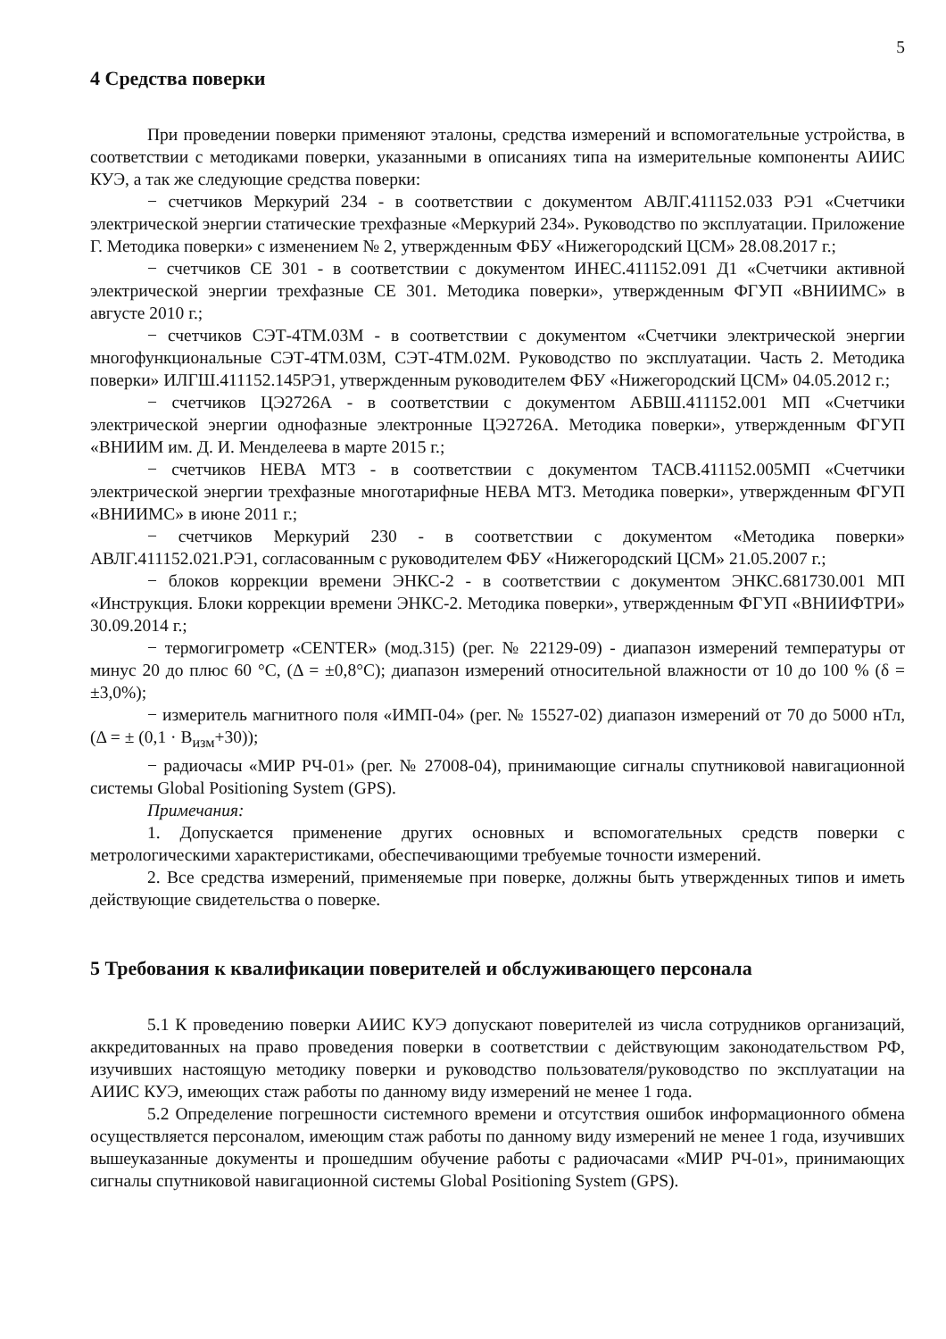5
4 Средства поверки
При проведении поверки применяют эталоны, средства измерений и вспомогательные устройства, в соответствии с методиками поверки, указанными в описаниях типа на измерительные компоненты АИИС КУЭ, а так же следующие средства поверки:
− счетчиков Меркурий 234 - в соответствии с документом АВЛГ.411152.033 РЭ1 «Счетчики электрической энергии статические трехфазные «Меркурий 234». Руководство по эксплуатации. Приложение Г. Методика поверки» с изменением № 2, утвержденным ФБУ «Нижегородский ЦСМ» 28.08.2017 г.;
− счетчиков СЕ 301 - в соответствии с документом ИНЕС.411152.091 Д1 «Счетчики активной электрической энергии трехфазные СЕ 301. Методика поверки», утвержденным ФГУП «ВНИИМС» в августе 2010 г.;
− счетчиков СЭТ-4ТМ.03М - в соответствии с документом «Счетчики электрической энергии многофункциональные СЭТ-4ТМ.03М, СЭТ-4ТМ.02М. Руководство по эксплуатации. Часть 2. Методика поверки» ИЛГШ.411152.145РЭ1, утвержденным руководителем ФБУ «Нижегородский ЦСМ» 04.05.2012 г.;
− счетчиков ЦЭ2726А - в соответствии с документом АБВШ.411152.001 МП «Счетчики электрической энергии однофазные электронные ЦЭ2726А. Методика поверки», утвержденным ФГУП «ВНИИМ им. Д. И. Менделеева в марте 2015 г.;
− счетчиков НЕВА МТ3 - в соответствии с документом ТАСВ.411152.005МП «Счетчики электрической энергии трехфазные многотарифные НЕВА МТ3. Методика поверки», утвержденным ФГУП «ВНИИМС» в июне 2011 г.;
− счетчиков Меркурий 230 - в соответствии с документом «Методика поверки» АВЛГ.411152.021.РЭ1, согласованным с руководителем ФБУ «Нижегородский ЦСМ» 21.05.2007 г.;
− блоков коррекции времени ЭНКС-2 - в соответствии с документом ЭНКС.681730.001 МП «Инструкция. Блоки коррекции времени ЭНКС-2. Методика поверки», утвержденным ФГУП «ВНИИФТРИ» 30.09.2014 г.;
− термогигрометр «CENTER» (мод.315) (рег. № 22129-09) - диапазон измерений температуры от минус 20 до плюс 60 °С, (Δ = ±0,8°С); диапазон измерений относительной влажности от 10 до 100 % (δ = ±3,0%);
− измеритель магнитного поля «ИМП-04» (рег. № 15527-02) диапазон измерений от 70 до 5000 нТл, (Δ = ± (0,1 · B<sub>изм</sub>+30));
− радиочасы «МИР РЧ-01» (рег. № 27008-04), принимающие сигналы спутниковой навигационной системы Global Positioning System (GPS).
Примечания:
1. Допускается применение других основных и вспомогательных средств поверки с метрологическими характеристиками, обеспечивающими требуемые точности измерений.
2. Все средства измерений, применяемые при поверке, должны быть утвержденных типов и иметь действующие свидетельства о поверке.
5 Требования к квалификации поверителей и обслуживающего персонала
5.1 К проведению поверки АИИС КУЭ допускают поверителей из числа сотрудников организаций, аккредитованных на право проведения поверки в соответствии с действующим законодательством РФ, изучивших настоящую методику поверки и руководство пользователя/руководство по эксплуатации на АИИС КУЭ, имеющих стаж работы по данному виду измерений не менее 1 года.
5.2 Определение погрешности системного времени и отсутствия ошибок информационного обмена осуществляется персоналом, имеющим стаж работы по данному виду измерений не менее 1 года, изучивших вышеуказанные документы и прошедшим обучение работы с радиочасами «МИР РЧ-01», принимающих сигналы спутниковой навигационной системы Global Positioning System (GPS).